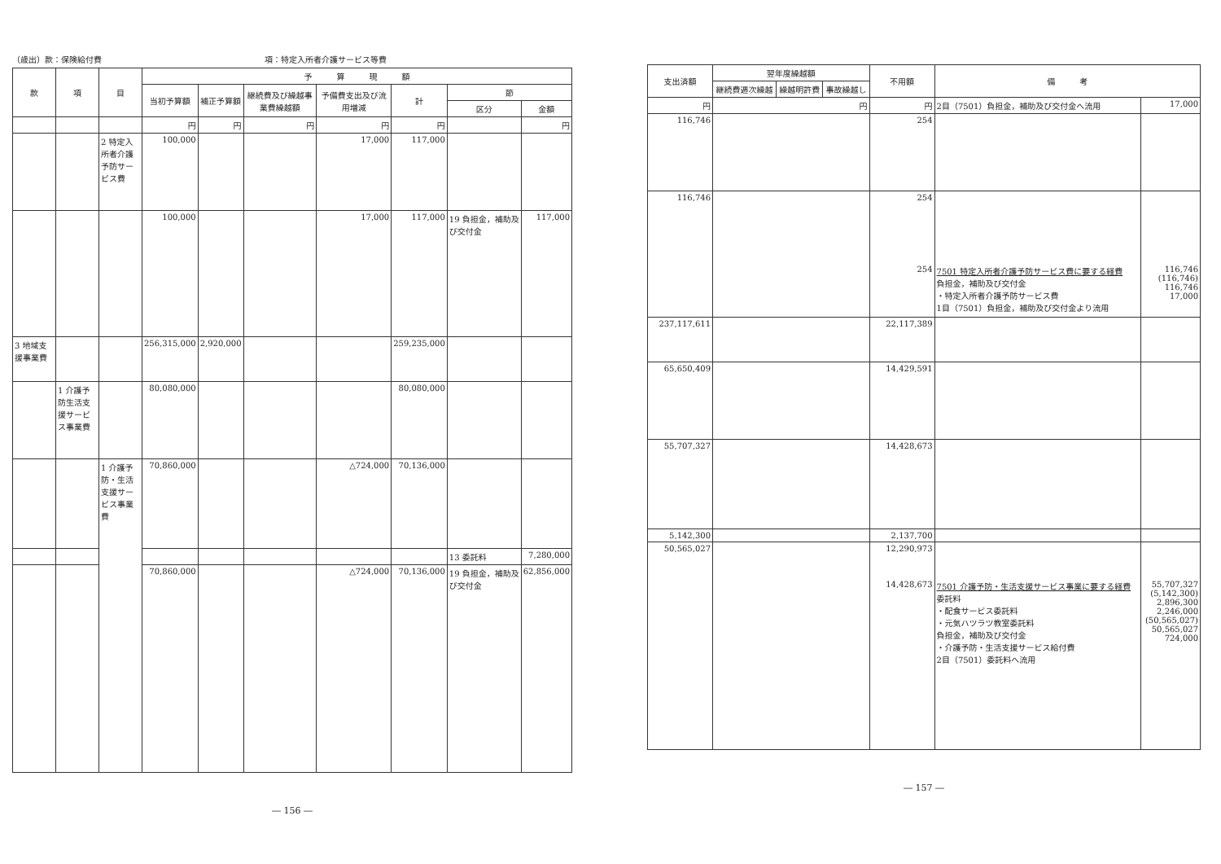（歳出）款：保険給付費　　　　　　　　　　　　　　　　　　　　項：特定入所者介護サービス等費
| 款 | 項 | 目 | 予 算 現 額 | | | | | | |
| --- | --- | --- | --- | --- | --- | --- | --- | --- | --- |
| | | | 当初予算額 | 補正予算額 | 継続費及び繰越事業費繰越額 | 予備費支出及び流用増減 | 計 | 節 | |
| | | | | | | | | 区分 | 金額 |
| | | | 円 | 円 | 円 | 円 | 円 | | 円 |
| | | 2 特定入所者介護予防サービス費 | 100,000 | | | 17,000 | 117,000 | | |
| | | | 100,000 | | | 17,000 | 117,000 | 19 負担金，補助及び交付金 | 117,000 |
| 3 地域支援事業費 | | | 256,315,000 | 2,920,000 | | | 259,235,000 | | |
| | 1 介護予防生活支援サービス事業費 | | 80,080,000 | | | | 80,080,000 | | |
| | | 1 介護予防・生活支援サービス事業費 | 70,860,000 | | | △724,000 | 70,136,000 | | |
| | | | | | | | | 13 委託料 | 7,280,000 |
| | | | 70,860,000 | | | △724,000 | 70,136,000 | 19 負担金，補助及び交付金 | 62,856,000 |
― 156 ―
| 支出済額 | 翌年度繰越額 | | | 不用額 | 備 考 | |
| --- | --- | --- | --- | --- | --- | --- |
| | 継続費逓次繰越 | 繰越明許費 | 事故繰越し | | | |
| 円 | 円 | | | 円 | 2目（7501）負担金，補助及び交付金へ流用 | 17,000 |
| 116,746 | | | | 254 | | |
| 116,746 | | | | 254 254 | 7501 特定入所者介護予防サービス費に要する経費 負担金，補助及び交付金 ・特定入所者介護予防サービス費 1目（7501）負担金，補助及び交付金より流用 | 116,746 (116,746) 116,746 17,000 |
| 237,117,611 | | | | 22,117,389 | | |
| 65,650,409 | | | | 14,429,591 | | |
| 55,707,327 | | | | 14,428,673 | | |
| 5,142,300 | | | | 2,137,700 | | |
| 50,565,027 | | | | 12,290,973 14,428,673 | 7501 介護予防・生活支援サービス事業に要する経費 委託料 ・配食サービス委託料 ・元気ハツラツ教室委託料 負担金，補助及び交付金 ・介護予防・生活支援サービス給付費 2目（7501）委託料へ流用 | 55,707,327 (5,142,300) 2,896,300 2,246,000 (50,565,027) 50,565,027 724,000 |
― 157 ―